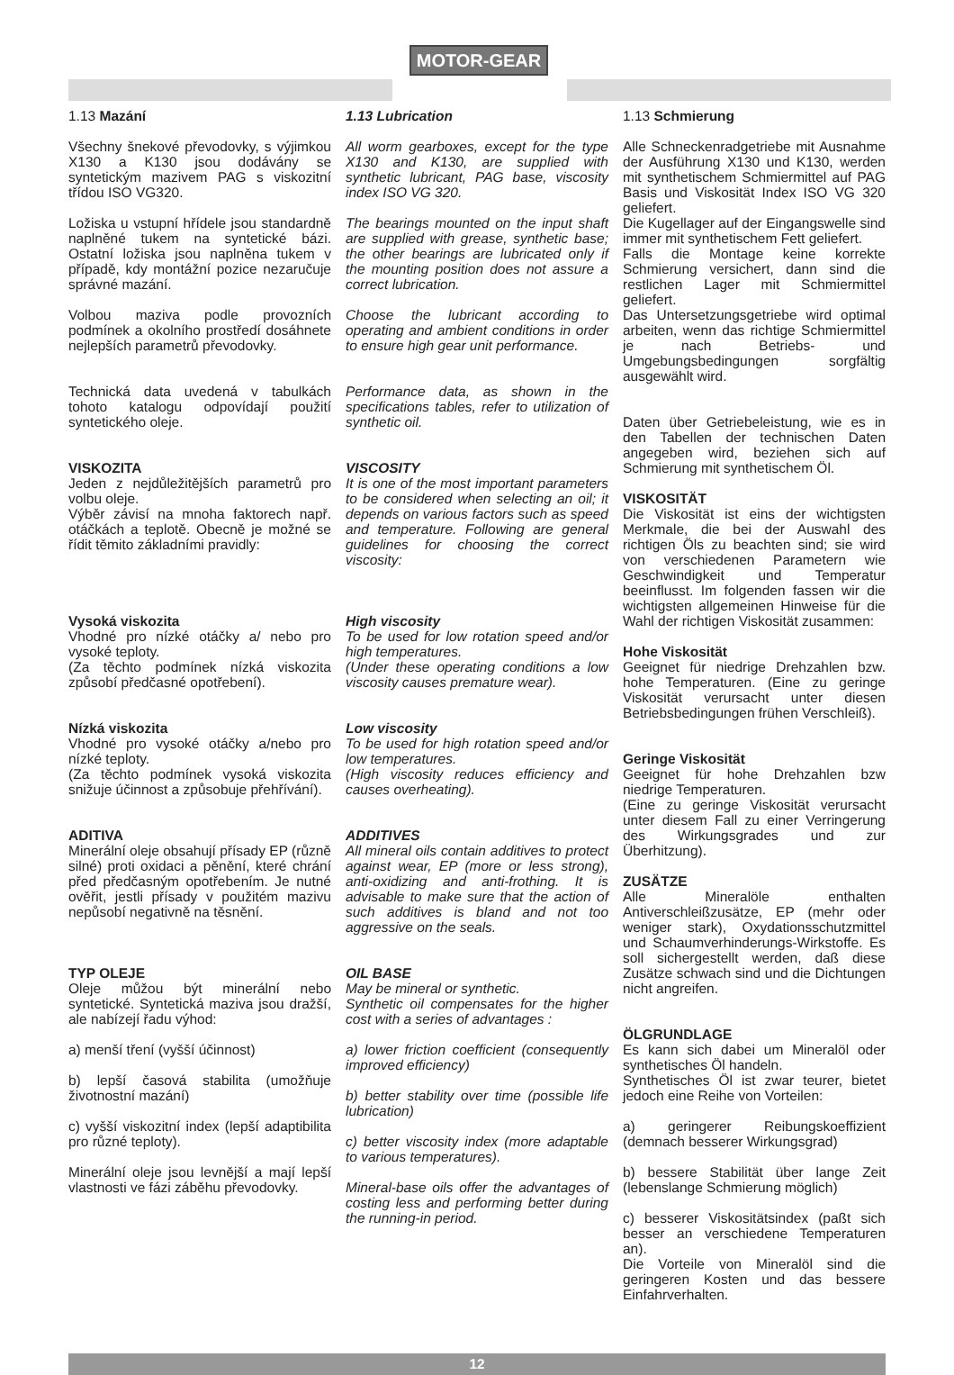MOTOR-GEAR
1.13 Mazání
Všechny šnekové převodovky, s výjimkou X130 a K130 jsou dodávány se syntetickým mazivem PAG s viskozitní třídou ISO VG320.
Ložiska u vstupní hřídele jsou standardně naplněné tukem na syntetické bázi. Ostatní ložiska jsou naplněna tukem v případě, kdy montážní pozice nezaručuje správné mazání.
Volbou maziva podle provozních podmínek a okolního prostředí dosáhnete nejlepších parametrů převodovky.
Technická data uvedená v tabulkách tohoto katalogu odpovídají použití syntetického oleje.
VISKOZITA
Jeden z nejdůležitějších parametrů pro volbu oleje.
Výběr závisí na mnoha faktorech např. otáčkách a teplotě. Obecně je možné se řídit těmito základními pravidly:
Vysoká viskozita
Vhodné pro nízké otáčky a/ nebo pro vysoké teploty.
(Za těchto podmínek nízká viskozita způsobí předčasné opotřebení).
Nízká viskozita
Vhodné pro vysoké otáčky a/nebo pro nízké teploty.
(Za těchto podmínek vysoká viskozita snižuje účinnost a způsobuje přehřívání).
ADITIVA
Minerální oleje obsahují přísady EP (různě silné) proti oxidaci a pěnění, které chrání před předčasným opotřebením. Je nutné ověřit, jestli přísady v použitém mazivu nepůsobí negativně na těsnění.
TYP OLEJE
Oleje můžou být minerální nebo syntetické. Syntetická maziva jsou dražší, ale nabízejí řadu výhod:
a) menší tření (vyšší účinnost)
b) lepší časová stabilita (umožňuje životnostní mazání)
c) vyšší viskozitní index (lepší adaptibilita pro různé teploty).
Minerální oleje jsou levnější a mají lepší vlastnosti ve fázi záběhu převodovky.
1.13 Lubrication
All worm gearboxes, except for the type X130 and K130, are supplied with synthetic lubricant, PAG base, viscosity index ISO VG 320.
The bearings mounted on the input shaft are supplied with grease, synthetic base; the other bearings are lubricated only if the mounting position does not assure a correct lubrication.
Choose the lubricant according to operating and ambient conditions in order to ensure high gear unit performance.
Performance data, as shown in the specifications tables, refer to utilization of synthetic oil.
VISCOSITY
It is one of the most important parameters to be considered when selecting an oil; it depends on various factors such as speed and temperature. Following are general guidelines for choosing the correct viscosity:
High viscosity
To be used for low rotation speed and/or high temperatures.
(Under these operating conditions a low viscosity causes premature wear).
Low viscosity
To be used for high rotation speed and/or low temperatures.
(High viscosity reduces efficiency and causes overheating).
ADDITIVES
All mineral oils contain additives to protect against wear, EP (more or less strong), anti-oxidizing and anti-frothing. It is advisable to make sure that the action of such additives is bland and not too aggressive on the seals.
OIL BASE
May be mineral or synthetic.
Synthetic oil compensates for the higher cost with a series of advantages :
a) lower friction coefficient (consequently improved efficiency)
b) better stability over time (possible life lubrication)
c) better viscosity index (more adaptable to various temperatures).
Mineral-base oils offer the advantages of costing less and performing better during the running-in period.
1.13 Schmierung
Alle Schneckenradgetriebe mit Ausnahme der Ausführung X130 und K130, werden mit synthetischem Schmiermittel auf PAG Basis und Viskosität Index ISO VG 320 geliefert.
Die Kugellager auf der Eingangswelle sind immer mit synthetischem Fett geliefert.
Falls die Montage keine korrekte Schmierung versichert, dann sind die restlichen Lager mit Schmiermittel geliefert.
Das Untersetzungsgetriebe wird optimal arbeiten, wenn das richtige Schmiermittel je nach Betriebs- und Umgebungsbedingungen sorgfältig ausgewählt wird.
Daten über Getriebeleistung, wie es in den Tabellen der technischen Daten angegeben wird, beziehen sich auf Schmierung mit synthetischem Öl.
VISKOSITÄT
Die Viskosität ist eins der wichtigsten Merkmale, die bei der Auswahl des richtigen Öls zu beachten sind; sie wird von verschiedenen Parametern wie Geschwindigkeit und Temperatur beeinflusst. Im folgenden fassen wir die wichtigsten allgemeinen Hinweise für die Wahl der richtigen Viskosität zusammen:
Hohe Viskosität
Geeignet für niedrige Drehzahlen bzw. hohe Temperaturen. (Eine zu geringe Viskosität verursacht unter diesen Betriebsbedingungen frühen Verschleiß).
Geringe Viskosität
Geeignet für hohe Drehzahlen bzw niedrige Temperaturen.
(Eine zu geringe Viskosität verursacht unter diesem Fall zu einer Verringerung des Wirkungsgrades und zur Überhitzung).
ZUSÄTZE
Alle Mineralöle enthalten Antiverschleißzusätze, EP (mehr oder weniger stark), Oxydationsschutzmittel und Schaumverhinderungs-Wirkstoffe. Es soll sichergestellt werden, daß diese Zusätze schwach sind und die Dichtungen nicht angreifen.
ÖLGRUNDLAGE
Es kann sich dabei um Mineralöl oder synthetisches Öl handeln.
Synthetisches Öl ist zwar teurer, bietet jedoch eine Reihe von Vorteilen:
a) geringerer Reibungskoeffizient (demnach besserer Wirkungsgrad)
b) bessere Stabilität über lange Zeit (lebenslange Schmierung möglich)
c) besserer Viskositätsindex (paßt sich besser an verschiedene Temperaturen an).
Die Vorteile von Mineralöl sind die geringeren Kosten und das bessere Einfahrverhalten.
12